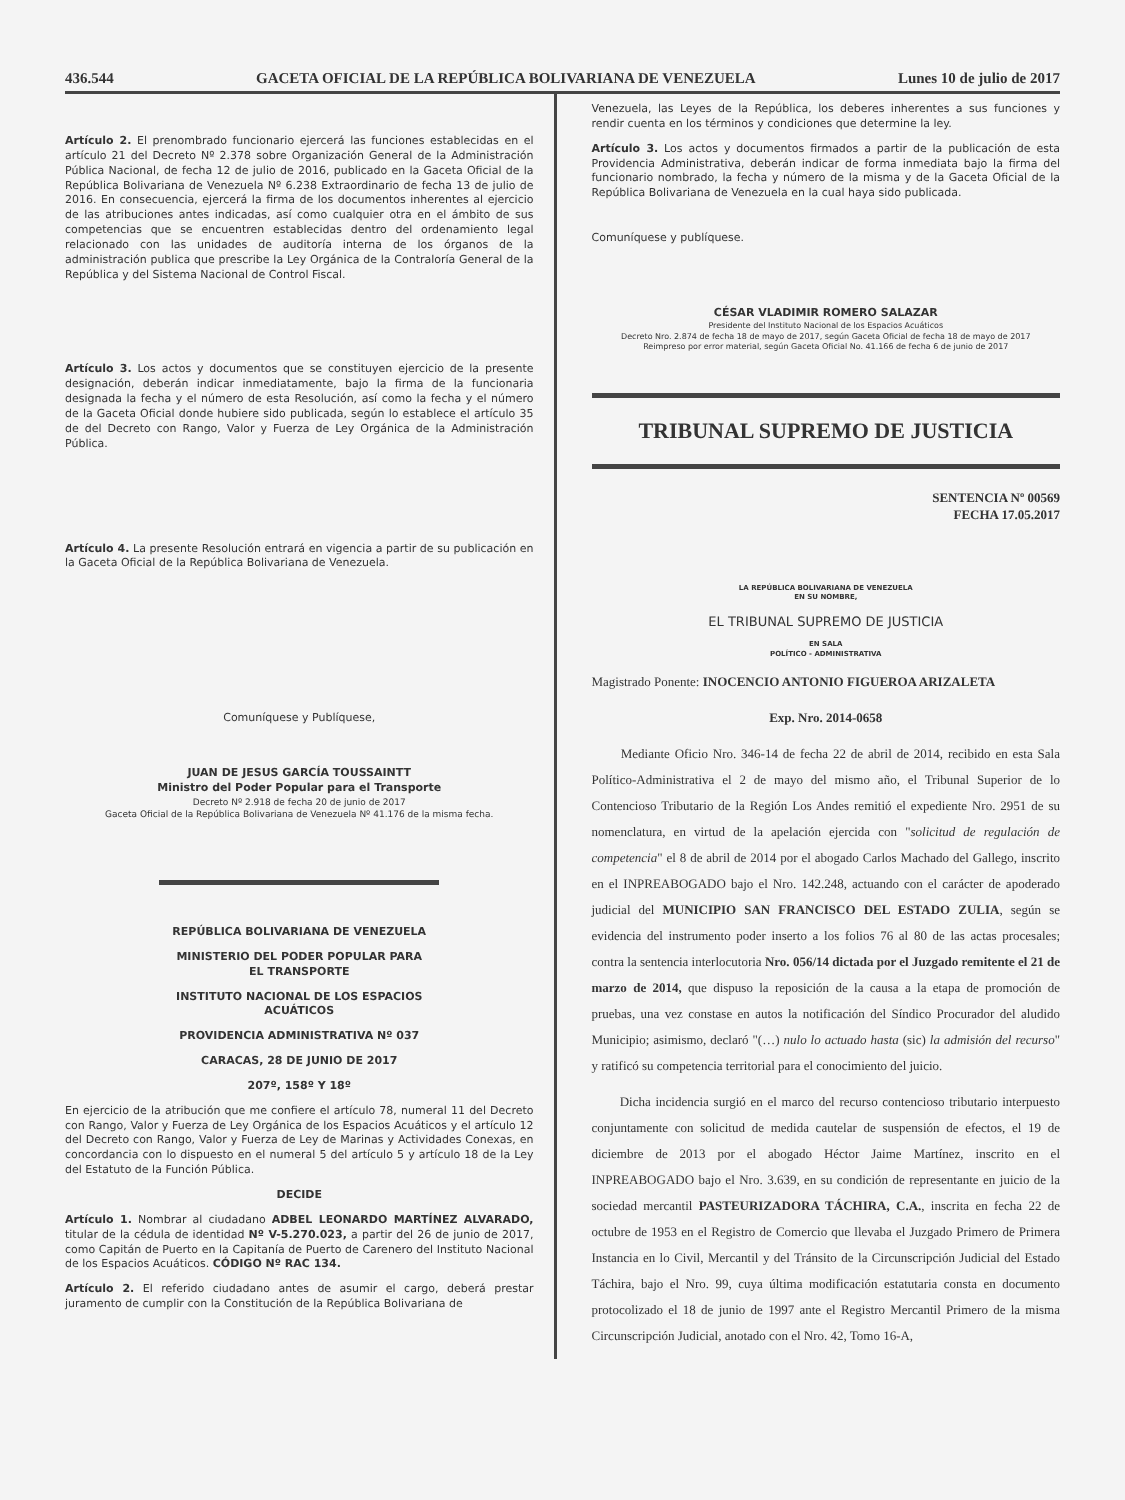436.544 GACETA OFICIAL DE LA REPÚBLICA BOLIVARIANA DE VENEZUELA Lunes 10 de julio de 2017
Artículo 2. El prenombrado funcionario ejercerá las funciones establecidas en el artículo 21 del Decreto Nº 2.378 sobre Organización General de la Administración Pública Nacional, de fecha 12 de julio de 2016, publicado en la Gaceta Oficial de la República Bolivariana de Venezuela Nº 6.238 Extraordinario de fecha 13 de julio de 2016. En consecuencia, ejercerá la firma de los documentos inherentes al ejercicio de las atribuciones antes indicadas, así como cualquier otra en el ámbito de sus competencias que se encuentren establecidas dentro del ordenamiento legal relacionado con las unidades de auditoría interna de los órganos de la administración publica que prescribe la Ley Orgánica de la Contraloría General de la República y del Sistema Nacional de Control Fiscal.
Artículo 3. Los actos y documentos que se constituyen ejercicio de la presente designación, deberán indicar inmediatamente, bajo la firma de la funcionaria designada la fecha y el número de esta Resolución, así como la fecha y el número de la Gaceta Oficial donde hubiere sido publicada, según lo establece el artículo 35 de del Decreto con Rango, Valor y Fuerza de Ley Orgánica de la Administración Pública.
Artículo 4. La presente Resolución entrará en vigencia a partir de su publicación en la Gaceta Oficial de la República Bolivariana de Venezuela.
Comuníquese y Publíquese,
JUAN DE JESUS GARCÍA TOUSSAINTT
Ministro del Poder Popular para el Transporte
Decreto Nº 2.918 de fecha 20 de junio de 2017
Gaceta Oficial de la República Bolivariana de Venezuela Nº 41.176 de la misma fecha.
REPÚBLICA BOLIVARIANA DE VENEZUELA
MINISTERIO DEL PODER POPULAR PARA
EL TRANSPORTE
INSTITUTO NACIONAL DE LOS ESPACIOS
ACUÁTICOS
PROVIDENCIA ADMINISTRATIVA Nº 037
CARACAS, 28 DE JUNIO DE 2017
207º, 158º Y 18º
En ejercicio de la atribución que me confiere el artículo 78, numeral 11 del Decreto con Rango, Valor y Fuerza de Ley Orgánica de los Espacios Acuáticos y el artículo 12 del Decreto con Rango, Valor y Fuerza de Ley de Marinas y Actividades Conexas, en concordancia con lo dispuesto en el numeral 5 del artículo 5 y artículo 18 de la Ley del Estatuto de la Función Pública.
DECIDE
Artículo 1. Nombrar al ciudadano ADBEL LEONARDO MARTÍNEZ ALVARADO, titular de la cédula de identidad Nº V-5.270.023, a partir del 26 de junio de 2017, como Capitán de Puerto en la Capitanía de Puerto de Carenero del Instituto Nacional de los Espacios Acuáticos. CÓDIGO Nº RAC 134.
Artículo 2. El referido ciudadano antes de asumir el cargo, deberá prestar juramento de cumplir con la Constitución de la República Bolivariana de
Venezuela, las Leyes de la República, los deberes inherentes a sus funciones y rendir cuenta en los términos y condiciones que determine la ley.
Artículo 3. Los actos y documentos firmados a partir de la publicación de esta Providencia Administrativa, deberán indicar de forma inmediata bajo la firma del funcionario nombrado, la fecha y número de la misma y de la Gaceta Oficial de la República Bolivariana de Venezuela en la cual haya sido publicada.
Comuníquese y publíquese.
CÉSAR VLADIMIR ROMERO SALAZAR
Presidente del Instituto Nacional de los Espacios Acuáticos
Decreto Nro. 2.874 de fecha 18 de mayo de 2017, según Gaceta Oficial de fecha 18 de mayo de 2017
Reimpreso por error material, según Gaceta Oficial No. 41.166 de fecha 6 de junio de 2017
TRIBUNAL SUPREMO DE JUSTICIA
SENTENCIA Nº 00569
FECHA 17.05.2017
LA REPÚBLICA BOLIVARIANA DE VENEZUELA
EN SU NOMBRE,
EL TRIBUNAL SUPREMO DE JUSTICIA
EN SALA
POLÍTICO - ADMINISTRATIVA
Magistrado Ponente: INOCENCIO ANTONIO FIGUEROA ARIZALETA
Exp. Nro. 2014-0658
Mediante Oficio Nro. 346-14 de fecha 22 de abril de 2014, recibido en esta Sala Político-Administrativa el 2 de mayo del mismo año, el Tribunal Superior de lo Contencioso Tributario de la Región Los Andes remitió el expediente Nro. 2951 de su nomenclatura, en virtud de la apelación ejercida con "solicitud de regulación de competencia" el 8 de abril de 2014 por el abogado Carlos Machado del Gallego, inscrito en el INPREABOGADO bajo el Nro. 142.248, actuando con el carácter de apoderado judicial del MUNICIPIO SAN FRANCISCO DEL ESTADO ZULIA, según se evidencia del instrumento poder inserto a los folios 76 al 80 de las actas procesales; contra la sentencia interlocutoria Nro. 056/14 dictada por el Juzgado remitente el 21 de marzo de 2014, que dispuso la reposición de la causa a la etapa de promoción de pruebas, una vez constase en autos la notificación del Síndico Procurador del aludido Municipio; asimismo, declaró "(…) nulo lo actuado hasta (sic) la admisión del recurso" y ratificó su competencia territorial para el conocimiento del juicio.
Dicha incidencia surgió en el marco del recurso contencioso tributario interpuesto conjuntamente con solicitud de medida cautelar de suspensión de efectos, el 19 de diciembre de 2013 por el abogado Héctor Jaime Martínez, inscrito en el INPREABOGADO bajo el Nro. 3.639, en su condición de representante en juicio de la sociedad mercantil PASTEURIZADORA TÁCHIRA, C.A., inscrita en fecha 22 de octubre de 1953 en el Registro de Comercio que llevaba el Juzgado Primero de Primera Instancia en lo Civil, Mercantil y del Tránsito de la Circunscripción Judicial del Estado Táchira, bajo el Nro. 99, cuya última modificación estatutaria consta en documento protocolizado el 18 de junio de 1997 ante el Registro Mercantil Primero de la misma Circunscripción Judicial, anotado con el Nro. 42, Tomo 16-A,